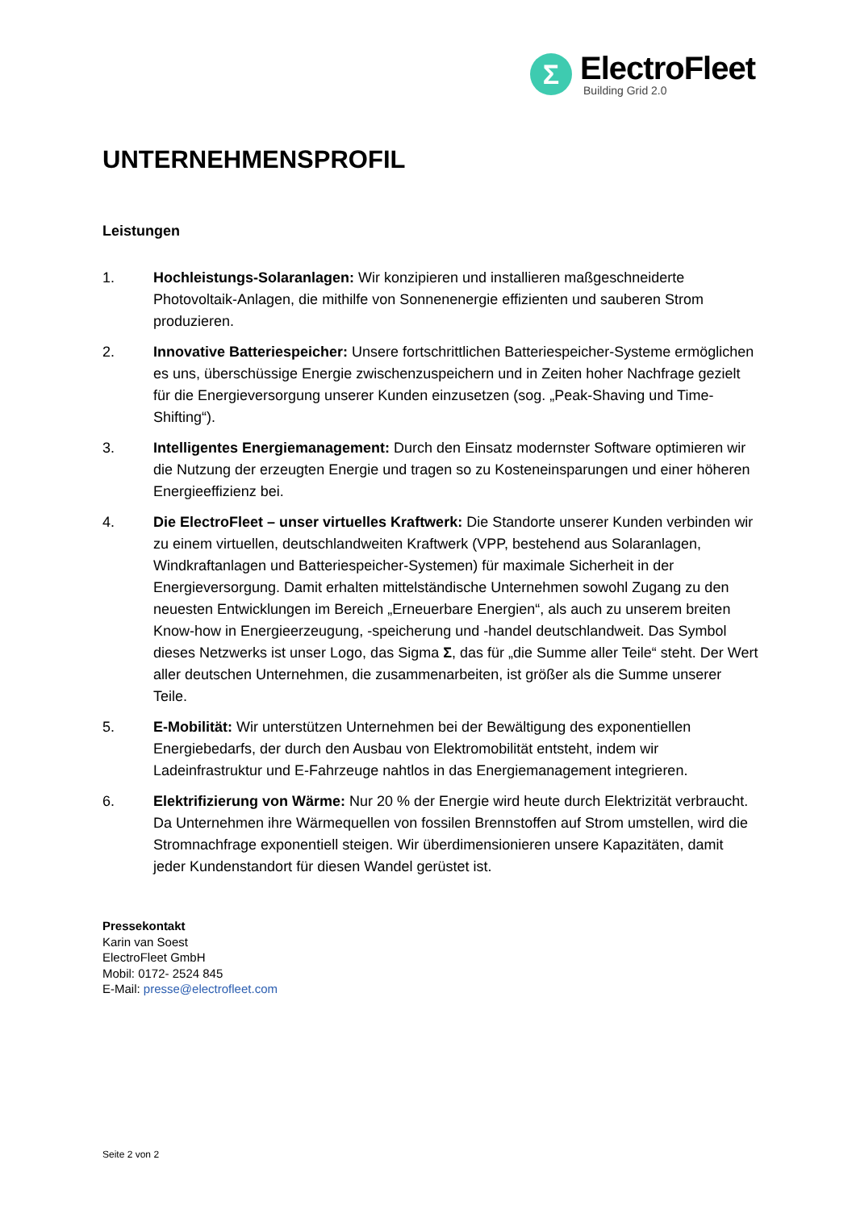Σ
ElectroFleet
Building Grid 2.0
UNTERNEHMENSPROFIL
Leistungen
1. Hochleistungs-Solaranlagen: Wir konzipieren und installieren maßgeschneiderte Photovoltaik-Anlagen, die mithilfe von Sonnenenergie effizienten und sauberen Strom produzieren.
2. Innovative Batteriespeicher: Unsere fortschrittlichen Batteriespeicher-Systeme ermöglichen es uns, überschüssige Energie zwischenzuspeichern und in Zeiten hoher Nachfrage gezielt für die Energieversorgung unserer Kunden einzusetzen (sog. „Peak-Shaving und Time-Shifting“).
3. Intelligentes Energiemanagement: Durch den Einsatz modernster Software optimieren wir die Nutzung der erzeugten Energie und tragen so zu Kosteneinsparungen und einer höheren Energieeffizienz bei.
4. Die ElectroFleet – unser virtuelles Kraftwerk: Die Standorte unserer Kunden verbinden wir zu einem virtuellen, deutschlandweiten Kraftwerk (VPP, bestehend aus Solaranlagen, Windkraftanlagen und Batteriespeicher-Systemen) für maximale Sicherheit in der Energieversorgung. Damit erhalten mittelständische Unternehmen sowohl Zugang zu den neuesten Entwicklungen im Bereich „Erneuerbare Energien“, als auch zu unserem breiten Know-how in Energieerzeugung, -speicherung und -handel deutschlandweit. Das Symbol dieses Netzwerks ist unser Logo, das Sigma Σ, das für „die Summe aller Teile“ steht. Der Wert aller deutschen Unternehmen, die zusammenarbeiten, ist größer als die Summe unserer Teile.
5. E-Mobilität: Wir unterstützen Unternehmen bei der Bewältigung des exponentiellen Energiebedarfs, der durch den Ausbau von Elektromobilität entsteht, indem wir Ladeinfrastruktur und E-Fahrzeuge nahtlos in das Energiemanagement integrieren.
6. Elektrifizierung von Wärme: Nur 20 % der Energie wird heute durch Elektrizität verbraucht. Da Unternehmen ihre Wärmequellen von fossilen Brennstoffen auf Strom umstellen, wird die Stromnachfrage exponentiell steigen. Wir überdimensionieren unsere Kapazitäten, damit jeder Kundenstandort für diesen Wandel gerüstet ist.
Pressekontakt
Karin van Soest
ElectroFleet GmbH
Mobil: 0172- 2524 845
E-Mail: presse@electrofleet.com
Seite 2 von 2